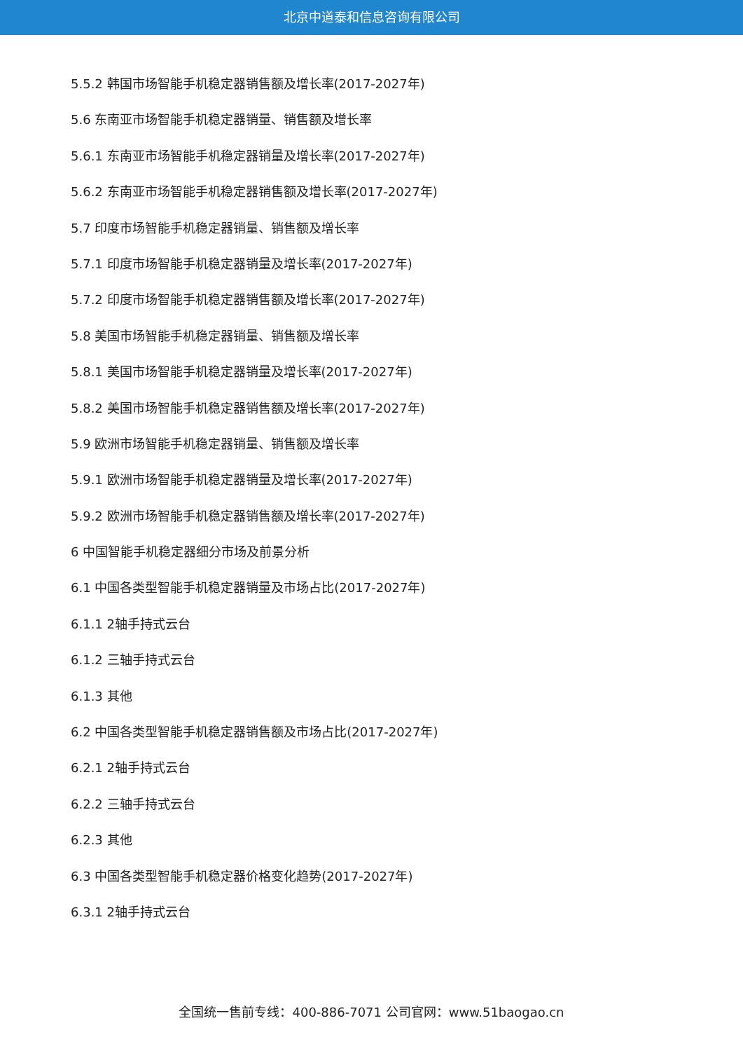北京中道泰和信息咨询有限公司
5.5.2 韩国市场智能手机稳定器销售额及增长率(2017-2027年)
5.6 东南亚市场智能手机稳定器销量、销售额及增长率
5.6.1 东南亚市场智能手机稳定器销量及增长率(2017-2027年)
5.6.2 东南亚市场智能手机稳定器销售额及增长率(2017-2027年)
5.7 印度市场智能手机稳定器销量、销售额及增长率
5.7.1 印度市场智能手机稳定器销量及增长率(2017-2027年)
5.7.2 印度市场智能手机稳定器销售额及增长率(2017-2027年)
5.8 美国市场智能手机稳定器销量、销售额及增长率
5.8.1 美国市场智能手机稳定器销量及增长率(2017-2027年)
5.8.2 美国市场智能手机稳定器销售额及增长率(2017-2027年)
5.9 欧洲市场智能手机稳定器销量、销售额及增长率
5.9.1 欧洲市场智能手机稳定器销量及增长率(2017-2027年)
5.9.2 欧洲市场智能手机稳定器销售额及增长率(2017-2027年)
6 中国智能手机稳定器细分市场及前景分析
6.1 中国各类型智能手机稳定器销量及市场占比(2017-2027年)
6.1.1 2轴手持式云台
6.1.2 三轴手持式云台
6.1.3 其他
6.2 中国各类型智能手机稳定器销售额及市场占比(2017-2027年)
6.2.1 2轴手持式云台
6.2.2 三轴手持式云台
6.2.3 其他
6.3 中国各类型智能手机稳定器价格变化趋势(2017-2027年)
6.3.1 2轴手持式云台
全国统一售前专线：400-886-7071 公司官网：www.51baogao.cn